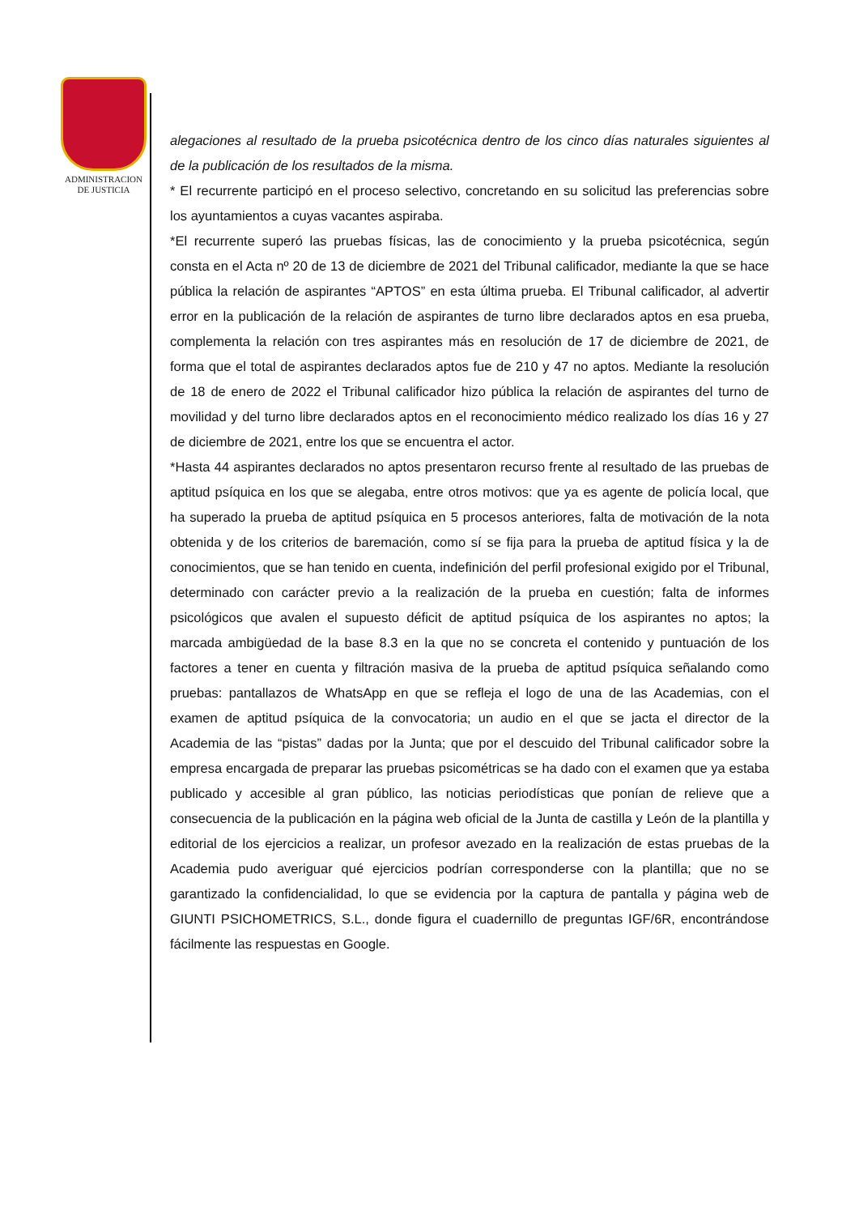ADMINISTRACION
DE JUSTICIA
alegaciones al resultado de la prueba psicotécnica dentro de los cinco días naturales siguientes al de la publicación de los resultados de la misma.
* El recurrente participó en el proceso selectivo, concretando en su solicitud las preferencias sobre los ayuntamientos a cuyas vacantes aspiraba.
*El recurrente superó las pruebas físicas, las de conocimiento y la prueba psicotécnica, según consta en el Acta nº 20 de 13 de diciembre de 2021 del Tribunal calificador, mediante la que se hace pública la relación de aspirantes “APTOS” en esta última prueba. El Tribunal calificador, al advertir error en la publicación de la relación de aspirantes de turno libre declarados aptos en esa prueba, complementa la relación con tres aspirantes más en resolución de 17 de diciembre de 2021, de forma que el total de aspirantes declarados aptos fue de 210 y 47 no aptos. Mediante la resolución de 18 de enero de 2022 el Tribunal calificador hizo pública la relación de aspirantes del turno de movilidad y del turno libre declarados aptos en el reconocimiento médico realizado los días 16 y 27 de diciembre de 2021, entre los que se encuentra el actor.
*Hasta 44 aspirantes declarados no aptos presentaron recurso frente al resultado de las pruebas de aptitud psíquica en los que se alegaba, entre otros motivos: que ya es agente de policía local, que ha superado la prueba de aptitud psíquica en 5 procesos anteriores, falta de motivación de la nota obtenida y de los criterios de baremación, como sí se fija para la prueba de aptitud física y la de conocimientos, que se han tenido en cuenta, indefinición del perfil profesional exigido por el Tribunal, determinado con carácter previo a la realización de la prueba en cuestión; falta de informes psicológicos que avalen el supuesto déficit de aptitud psíquica de los aspirantes no aptos; la marcada ambigüedad de la base 8.3 en la que no se concreta el contenido y puntuación de los factores a tener en cuenta y filtración masiva de la prueba de aptitud psíquica señalando como pruebas: pantallazos de WhatsApp en que se refleja el logo de una de las Academias, con el examen de aptitud psíquica de la convocatoria; un audio en el que se jacta el director de la Academia de las “pistas” dadas por la Junta; que por el descuido del Tribunal calificador sobre la empresa encargada de preparar las pruebas psicométricas se ha dado con el examen que ya estaba publicado y accesible al gran público, las noticias periodísticas que ponían de relieve que a consecuencia de la publicación en la página web oficial de la Junta de castilla y León de la plantilla y editorial de los ejercicios a realizar, un profesor avezado en la realización de estas pruebas de la Academia pudo averiguar qué ejercicios podrían corresponderse con la plantilla; que no se garantizado la confidencialidad, lo que se evidencia por la captura de pantalla y página web de GIUNTI PSICHOMETRICS, S.L., donde figura el cuadernillo de preguntas IGF/6R, encontrándose fácilmente las respuestas en Google.